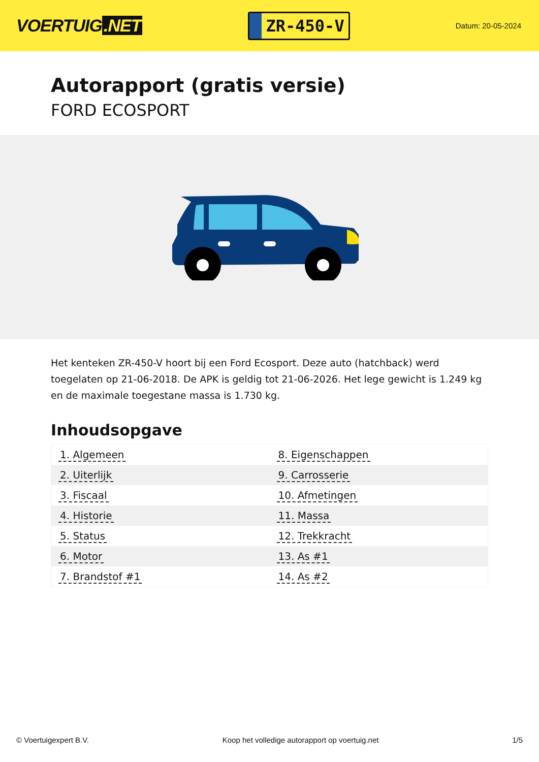VOERTUIG.NET
ZR-450-V
Datum: 20-05-2024
Autorapport (gratis versie)
FORD ECOSPORT
Het kenteken ZR-450-V hoort bij een Ford Ecosport. Deze auto (hatchback) werd toegelaten op 21-06-2018. De APK is geldig tot 21-06-2026. Het lege gewicht is 1.249 kg en de maximale toegestane massa is 1.730 kg.
Inhoudsopgave
| 1. Algemeen | 8. Eigenschappen |
| 2. Uiterlijk | 9. Carrosserie |
| 3. Fiscaal | 10. Afmetingen |
| 4. Historie | 11. Massa |
| 5. Status | 12. Trekkracht |
| 6. Motor | 13. As #1 |
| 7. Brandstof #1 | 14. As #2 |
© Voertuigexpert B.V. Koop het volledige autorapport op voertuig.net 1/5